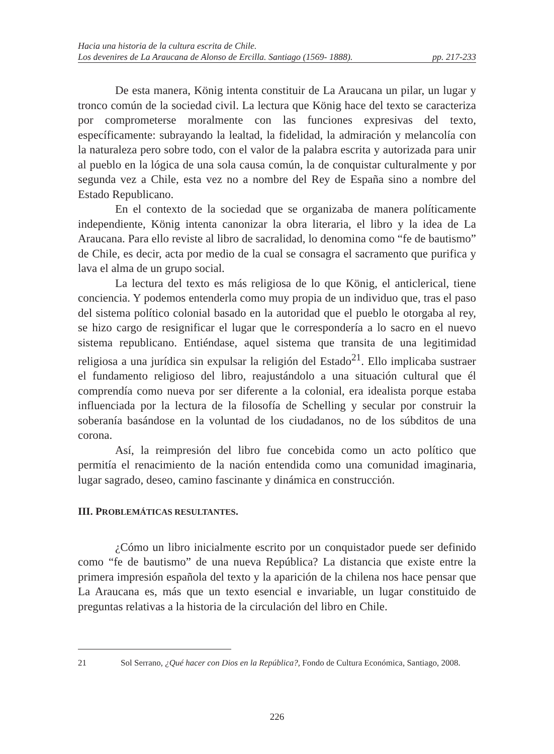Hacia una historia de la cultura escrita de Chile.
Los devenires de La Araucana de Alonso de Ercilla. Santiago (1569- 1888). pp. 217-233
De esta manera, König intenta constituir de La Araucana un pilar, un lugar y tronco común de la sociedad civil. La lectura que König hace del texto se caracteriza por comprometerse moralmente con las funciones expresivas del texto, específicamente: subrayando la lealtad, la fidelidad, la admiración y melancolía con la naturaleza pero sobre todo, con el valor de la palabra escrita y autorizada para unir al pueblo en la lógica de una sola causa común, la de conquistar culturalmente y por segunda vez a Chile, esta vez no a nombre del Rey de España sino a nombre del Estado Republicano.
En el contexto de la sociedad que se organizaba de manera políticamente independiente, König intenta canonizar la obra literaria, el libro y la idea de La Araucana. Para ello reviste al libro de sacralidad, lo denomina como “fe de bautismo” de Chile, es decir, acta por medio de la cual se consagra el sacramento que purifica y lava el alma de un grupo social.
La lectura del texto es más religiosa de lo que König, el anticlerical, tiene conciencia. Y podemos entenderla como muy propia de un individuo que, tras el paso del sistema político colonial basado en la autoridad que el pueblo le otorgaba al rey, se hizo cargo de resignificar el lugar que le correspondería a lo sacro en el nuevo sistema republicano. Entiéndase, aquel sistema que transita de una legitimidad religiosa a una jurídica sin expulsar la religión del Estado<sup>21</sup>. Ello implicaba sustraer el fundamento religioso del libro, reajustándolo a una situación cultural que él comprendía como nueva por ser diferente a la colonial, era idealista porque estaba influenciada por la lectura de la filosofía de Schelling y secular por construir la soberanía basándose en la voluntad de los ciudadanos, no de los súbditos de una corona.
Así, la reimpresión del libro fue concebida como un acto político que permitía el renacimiento de la nación entendida como una comunidad imaginaria, lugar sagrado, deseo, camino fascinante y dinámica en construcción.
III. PROBLEMÁTICAS RESULTANTES.
¿Cómo un libro inicialmente escrito por un conquistador puede ser definido como “fe de bautismo” de una nueva República? La distancia que existe entre la primera impresión española del texto y la aparición de la chilena nos hace pensar que La Araucana es, más que un texto esencial e invariable, un lugar constituido de preguntas relativas a la historia de la circulación del libro en Chile.
21 Sol Serrano, ¿Qué hacer con Dios en la República?, Fondo de Cultura Económica, Santiago, 2008.
226